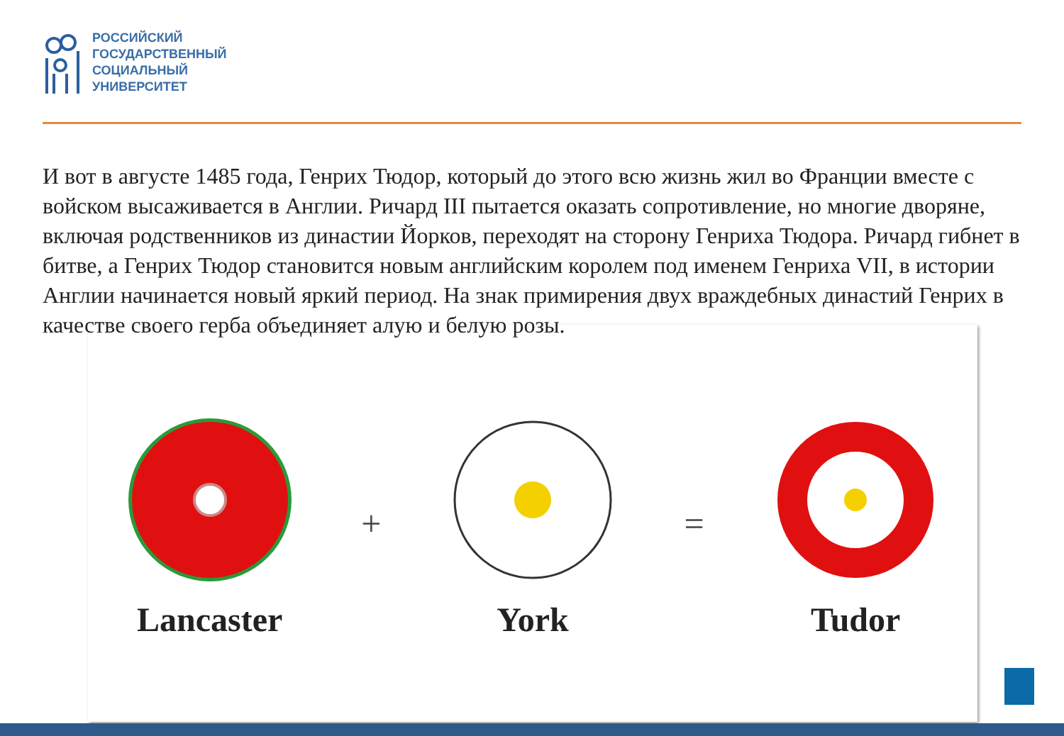РОССИЙСКИЙ
ГОСУДАРСТВЕННЫЙ
СОЦИАЛЬНЫЙ
УНИВЕРСИТЕТ
И вот в августе 1485 года, Генрих Тюдор, который до этого всю жизнь жил во Франции вместе с войском высаживается в Англии. Ричард III пытается оказать сопротивление, но многие дворяне, включая родственников из династии Йорков, переходят на сторону Генриха Тюдора. Ричард гибнет в битве, а Генрих Тюдор становится новым английским королем под именем Генриха VII, в истории Англии начинается новый яркий период. На знак примирения двух враждебных династий Генрих в качестве своего герба объединяет алую и белую розы.
Lancaster + York = Tudor